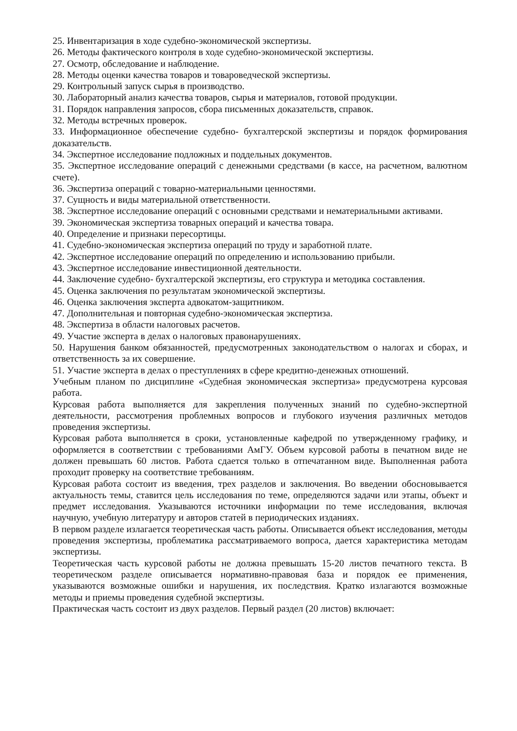25. Инвентаризация в ходе судебно-экономической экспертизы.
26. Методы фактического контроля в ходе судебно-экономической экспертизы.
27. Осмотр, обследование и наблюдение.
28. Методы оценки качества товаров и товароведческой экспертизы.
29. Контрольный запуск сырья в производство.
30. Лабораторный анализ качества товаров, сырья и материалов, готовой продукции.
31. Порядок направления запросов, сбора письменных доказательств, справок.
32. Методы встречных проверок.
33. Информационное обеспечение судебно- бухгалтерской экспертизы и порядок формирования доказательств.
34. Экспертное исследование подложных и поддельных документов.
35. Экспертное исследование операций с денежными средствами (в кассе, на расчетном, валютном счете).
36. Экспертиза операций с товарно-материальными ценностями.
37. Сущность и виды материальной ответственности.
38. Экспертное исследование операций с основными средствами и нематериальными активами.
39. Экономическая экспертиза товарных операций и качества товара.
40. Определение и признаки пересортицы.
41. Судебно-экономическая экспертиза операций по труду и заработной плате.
42. Экспертное исследование операций по определению и использованию прибыли.
43. Экспертное исследование инвестиционной деятельности.
44. Заключение судебно- бухгалтерской экспертизы, его структура и методика составления.
45. Оценка заключения по результатам экономической экспертизы.
46. Оценка заключения эксперта адвокатом-защитником.
47. Дополнительная и повторная судебно-экономическая экспертиза.
48. Экспертиза в области налоговых расчетов.
49. Участие эксперта в делах о налоговых правонарушениях.
50. Нарушения банком обязанностей, предусмотренных законодательством о налогах и сборах, и ответственность за их совершение.
51. Участие эксперта в делах о преступлениях в сфере кредитно-денежных отношений.
Учебным планом по дисциплине «Судебная экономическая экспертиза» предусмотрена курсовая работа.
Курсовая работа выполняется для закрепления полученных знаний по судебно-экспертной деятельности, рассмотрения проблемных вопросов и глубокого изучения различных методов проведения экспертизы.
Курсовая работа выполняется в сроки, установленные кафедрой по утвержденному графику, и оформляется в соответствии с требованиями АмГУ. Объем курсовой работы в печатном виде не должен превышать 60 листов. Работа сдается только в отпечатанном виде. Выполненная работа проходит проверку на соответствие требованиям.
Курсовая работа состоит из введения, трех разделов и заключения. Во введении обосновывается актуальность темы, ставится цель исследования по теме, определяются задачи или этапы, объект и предмет исследования. Указываются источники информации по теме исследования, включая научную, учебную литературу и авторов статей в периодических изданиях.
В первом разделе излагается теоретическая часть работы. Описывается объект исследования, методы проведения экспертизы, проблематика рассматриваемого вопроса, дается характеристика методам экспертизы.
Теоретическая часть курсовой работы не должна превышать 15-20 листов печатного текста. В теоретическом разделе описывается нормативно-правовая база и порядок ее применения, указываются возможные ошибки и нарушения, их последствия. Кратко излагаются возможные методы и приемы проведения судебной экспертизы.
Практическая часть состоит из двух разделов. Первый раздел (20 листов) включает: